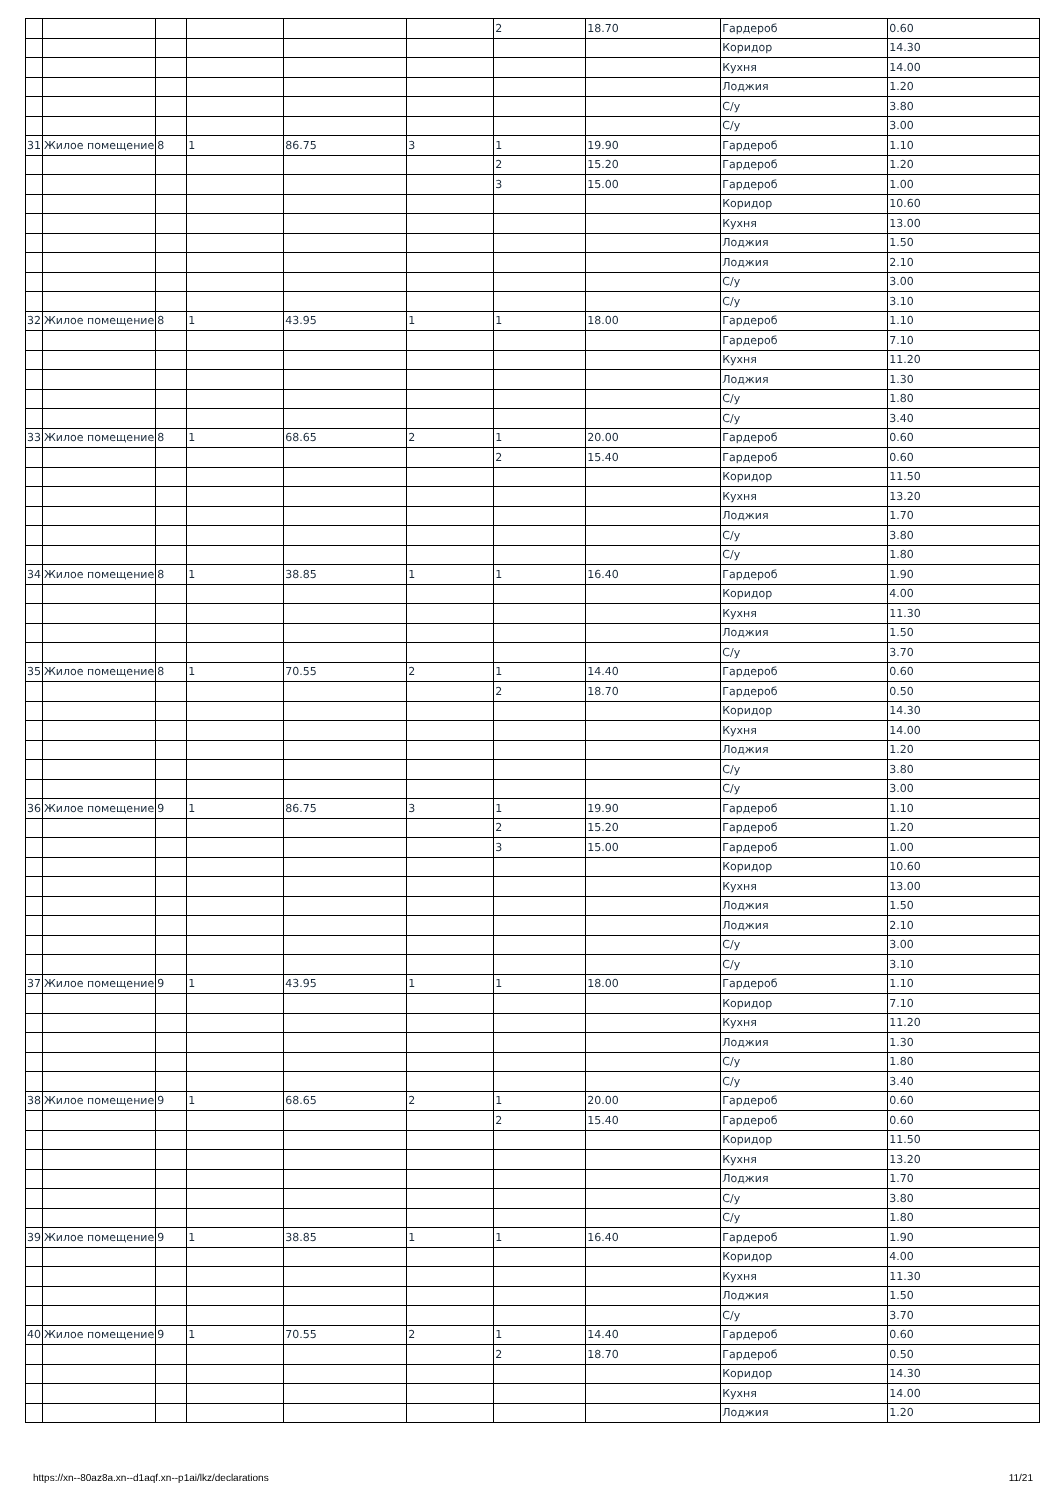| | | | | | | 2 | 18.70 | Гардероб | 0.60 |
| | | | | | | | | Коридор | 14.30 |
| | | | | | | | | Кухня | 14.00 |
| | | | | | | | | Лоджия | 1.20 |
| | | | | | | | | С/у | 3.80 |
| | | | | | | | | С/у | 3.00 |
| 31 | Жилое помещение | 8 | 1 | 86.75 | 3 | 1 | 19.90 | Гардероб | 1.10 |
| | | | | | | 2 | 15.20 | Гардероб | 1.20 |
| | | | | | | 3 | 15.00 | Гардероб | 1.00 |
| | | | | | | | | Коридор | 10.60 |
| | | | | | | | | Кухня | 13.00 |
| | | | | | | | | Лоджия | 1.50 |
| | | | | | | | | Лоджия | 2.10 |
| | | | | | | | | С/у | 3.00 |
| | | | | | | | | С/у | 3.10 |
| 32 | Жилое помещение | 8 | 1 | 43.95 | 1 | 1 | 18.00 | Гардероб | 1.10 |
| | | | | | | | | Гардероб | 7.10 |
| | | | | | | | | Кухня | 11.20 |
| | | | | | | | | Лоджия | 1.30 |
| | | | | | | | | С/у | 1.80 |
| | | | | | | | | С/у | 3.40 |
| 33 | Жилое помещение | 8 | 1 | 68.65 | 2 | 1 | 20.00 | Гардероб | 0.60 |
| | | | | | | 2 | 15.40 | Гардероб | 0.60 |
| | | | | | | | | Коридор | 11.50 |
| | | | | | | | | Кухня | 13.20 |
| | | | | | | | | Лоджия | 1.70 |
| | | | | | | | | С/у | 3.80 |
| | | | | | | | | С/у | 1.80 |
| 34 | Жилое помещение | 8 | 1 | 38.85 | 1 | 1 | 16.40 | Гардероб | 1.90 |
| | | | | | | | | Коридор | 4.00 |
| | | | | | | | | Кухня | 11.30 |
| | | | | | | | | Лоджия | 1.50 |
| | | | | | | | | С/у | 3.70 |
| 35 | Жилое помещение | 8 | 1 | 70.55 | 2 | 1 | 14.40 | Гардероб | 0.60 |
| | | | | | | 2 | 18.70 | Гардероб | 0.50 |
| | | | | | | | | Коридор | 14.30 |
| | | | | | | | | Кухня | 14.00 |
| | | | | | | | | Лоджия | 1.20 |
| | | | | | | | | С/у | 3.80 |
| | | | | | | | | С/у | 3.00 |
| 36 | Жилое помещение | 9 | 1 | 86.75 | 3 | 1 | 19.90 | Гардероб | 1.10 |
| | | | | | | 2 | 15.20 | Гардероб | 1.20 |
| | | | | | | 3 | 15.00 | Гардероб | 1.00 |
| | | | | | | | | Коридор | 10.60 |
| | | | | | | | | Кухня | 13.00 |
| | | | | | | | | Лоджия | 1.50 |
| | | | | | | | | Лоджия | 2.10 |
| | | | | | | | | С/у | 3.00 |
| | | | | | | | | С/у | 3.10 |
| 37 | Жилое помещение | 9 | 1 | 43.95 | 1 | 1 | 18.00 | Гардероб | 1.10 |
| | | | | | | | | Коридор | 7.10 |
| | | | | | | | | Кухня | 11.20 |
| | | | | | | | | Лоджия | 1.30 |
| | | | | | | | | С/у | 1.80 |
| | | | | | | | | С/у | 3.40 |
| 38 | Жилое помещение | 9 | 1 | 68.65 | 2 | 1 | 20.00 | Гардероб | 0.60 |
| | | | | | | 2 | 15.40 | Гардероб | 0.60 |
| | | | | | | | | Коридор | 11.50 |
| | | | | | | | | Кухня | 13.20 |
| | | | | | | | | Лоджия | 1.70 |
| | | | | | | | | С/у | 3.80 |
| | | | | | | | | С/у | 1.80 |
| 39 | Жилое помещение | 9 | 1 | 38.85 | 1 | 1 | 16.40 | Гардероб | 1.90 |
| | | | | | | | | Коридор | 4.00 |
| | | | | | | | | Кухня | 11.30 |
| | | | | | | | | Лоджия | 1.50 |
| | | | | | | | | С/у | 3.70 |
| 40 | Жилое помещение | 9 | 1 | 70.55 | 2 | 1 | 14.40 | Гардероб | 0.60 |
| | | | | | | 2 | 18.70 | Гардероб | 0.50 |
| | | | | | | | | Коридор | 14.30 |
| | | | | | | | | Кухня | 14.00 |
| | | | | | | | | Лоджия | 1.20 |
https://xn--80az8a.xn--d1aqf.xn--p1ai/lkz/declarations 11/21